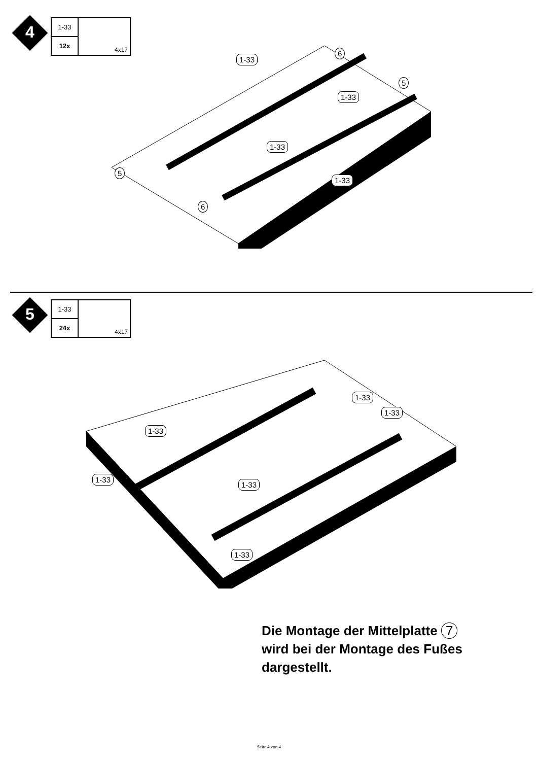4
1-33
12x
4x17
1-33
1-33
1-33
1-33
6
5
5
6
5
1-33
24x
4x17
1-33
1-33
1-33
1-33
1-33
1-33
Die Montage der Mittelplatte 7
wird bei der Montage des Fußes
dargestellt.
Seite 4 von 4